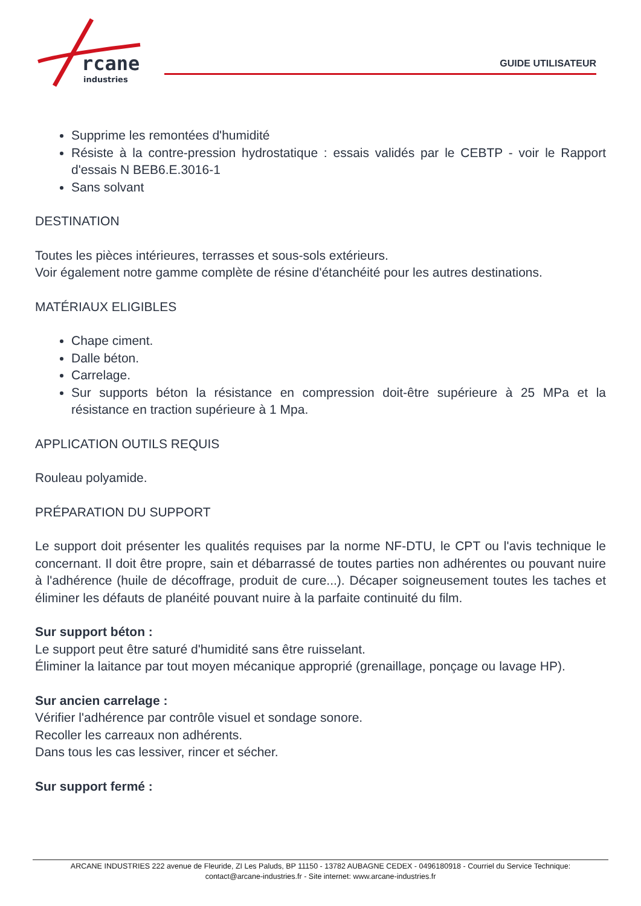rcane
industries
GUIDE UTILISATEUR
Supprime les remontées d'humidité
Résiste à la contre-pression hydrostatique : essais validés par le CEBTP - voir le Rapport d'essais N BEB6.E.3016-1
Sans solvant
DESTINATION
Toutes les pièces intérieures, terrasses et sous-sols extérieurs.
Voir également notre gamme complète de résine d'étanchéité pour les autres destinations.
MATÉRIAUX ELIGIBLES
Chape ciment.
Dalle béton.
Carrelage.
Sur supports béton la résistance en compression doit-être supérieure à 25 MPa et la résistance en traction supérieure à 1 Mpa.
APPLICATION OUTILS REQUIS
Rouleau polyamide.
PRÉPARATION DU SUPPORT
Le support doit présenter les qualités requises par la norme NF-DTU, le CPT ou l'avis technique le concernant. Il doit être propre, sain et débarrassé de toutes parties non adhérentes ou pouvant nuire à l'adhérence (huile de décoffrage, produit de cure...). Décaper soigneusement toutes les taches et éliminer les défauts de planéité pouvant nuire à la parfaite continuité du film.
Sur support béton :
Le support peut être saturé d'humidité sans être ruisselant.
Éliminer la laitance par tout moyen mécanique approprié (grenaillage, ponçage ou lavage HP).
Sur ancien carrelage :
Vérifier l'adhérence par contrôle visuel et sondage sonore.
Recoller les carreaux non adhérents.
Dans tous les cas lessiver, rincer et sécher.
Sur support fermé :
ARCANE INDUSTRIES 222 avenue de Fleuride, ZI Les Paluds, BP 11150 - 13782 AUBAGNE CEDEX - 0496180918 - Courriel du Service Technique:
contact@arcane-industries.fr - Site internet: www.arcane-industries.fr